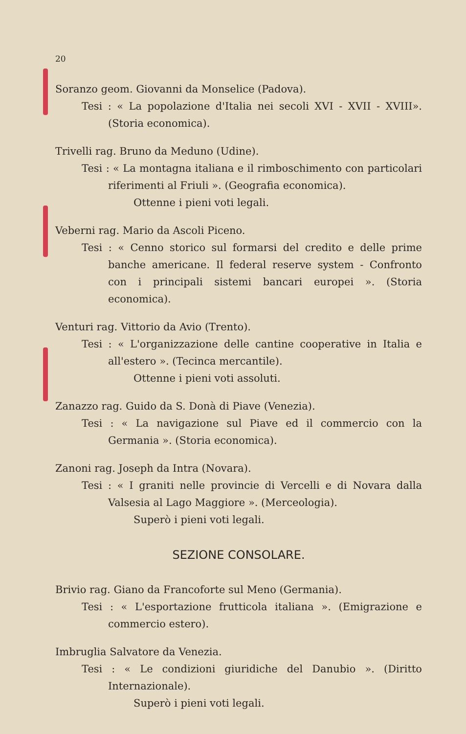20
Soranzo geom. Giovanni da Monselice (Padova).
Tesi : « La popolazione d'Italia nei secoli XVI - XVII - XVIII». (Storia economica).
Trivelli rag. Bruno da Meduno (Udine).
Tesi : « La montagna italiana e il rimboschimento con particolari riferimenti al Friuli ». (Geografia economica).
Ottenne i pieni voti legali.
Veberni rag. Mario da Ascoli Piceno.
Tesi : « Cenno storico sul formarsi del credito e delle prime banche americane. Il federal reserve system - Confronto con i principali sistemi bancari europei ». (Storia economica).
Venturi rag. Vittorio da Avio (Trento).
Tesi : « L'organizzazione delle cantine cooperative in Italia e all'estero ». (Tecinca mercantile).
Ottenne i pieni voti assoluti.
Zanazzo rag. Guido da S. Donà di Piave (Venezia).
Tesi : « La navigazione sul Piave ed il commercio con la Germania ». (Storia economica).
Zanoni rag. Joseph da Intra (Novara).
Tesi : « I graniti nelle provincie di Vercelli e di Novara dalla Valsesia al Lago Maggiore ». (Merceologia).
Superò i pieni voti legali.
SEZIONE CONSOLARE.
Brivio rag. Giano da Francoforte sul Meno (Germania).
Tesi : « L'esportazione frutticola italiana ». (Emigrazione e commercio estero).
Imbruglia Salvatore da Venezia.
Tesi : « Le condizioni giuridiche del Danubio ». (Diritto Internazionale).
Superò i pieni voti legali.